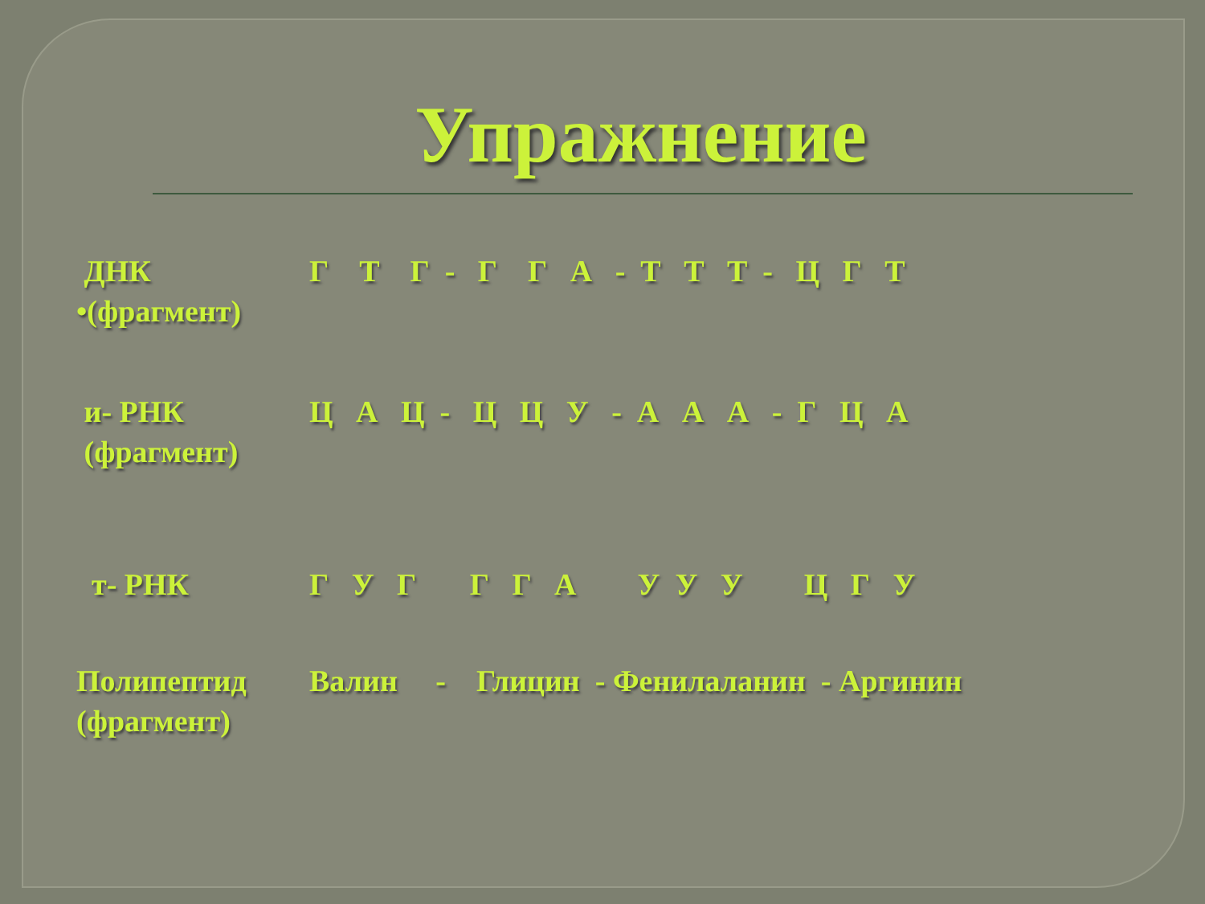Упражнение
ДНК
•(фрагмент)
Г Т Г - Г Г А - Т Т Т - Ц Г Т
и- РНК
(фрагмент)
Ц А Ц - Ц Ц У - А А А - Г Ц А
т- РНК Г У Г Г Г А У У У Ц Г У
Полипептид
(фрагмент)
Валин - Глицин - Фенилаланин - Аргинин